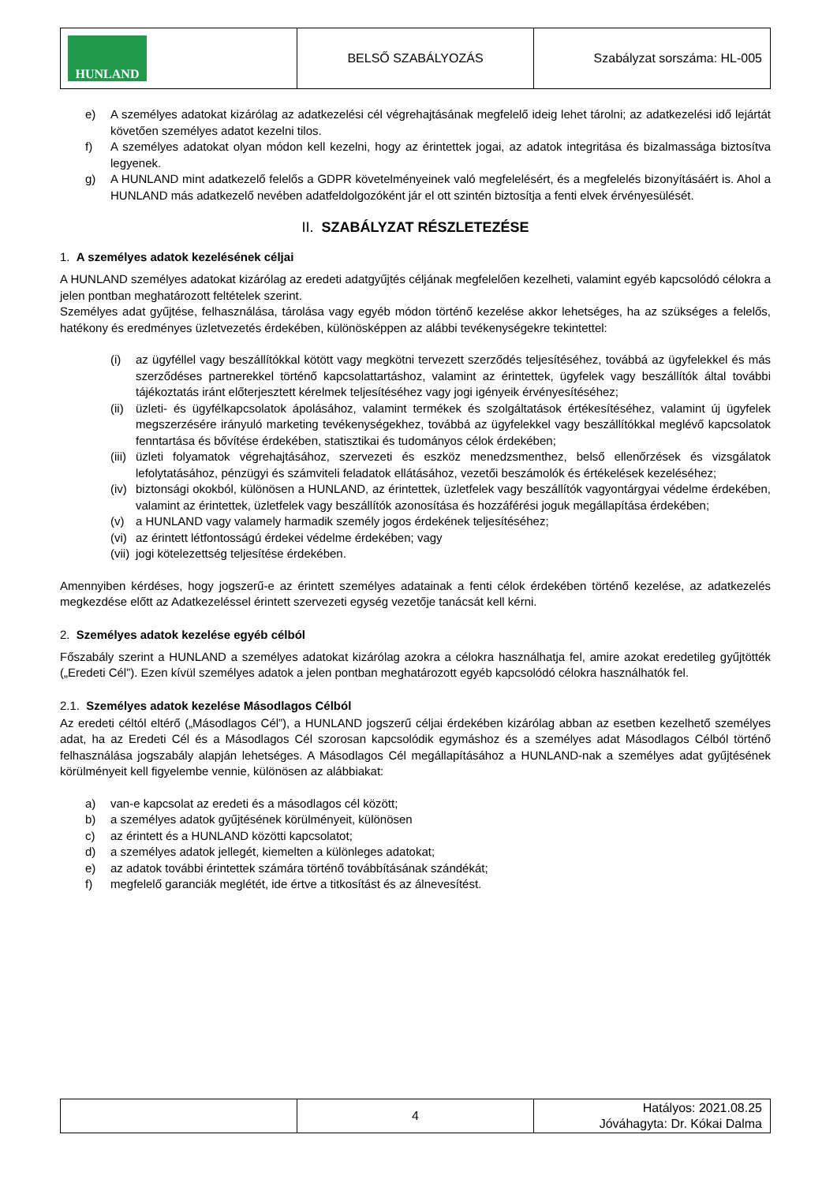| HUNLAND | BELSŐ SZABÁLYOZÁS | Szabályzat sorszáma: HL-005 |
e) A személyes adatokat kizárólag az adatkezelési cél végrehajtásának megfelelő ideig lehet tárolni; az adatkezelési idő lejártát követően személyes adatot kezelni tilos.
f) A személyes adatokat olyan módon kell kezelni, hogy az érintettek jogai, az adatok integritása és bizalmassága biztosítva legyenek.
g) A HUNLAND mint adatkezelő felelős a GDPR követelményeinek való megfelelésért, és a megfelelés bizonyításáért is. Ahol a HUNLAND más adatkezelő nevében adatfeldolgozóként jár el ott szintén biztosítja a fenti elvek érvényesülését.
II. SZABÁLYZAT RÉSZLETEZÉSE
1. A személyes adatok kezelésének céljai
A HUNLAND személyes adatokat kizárólag az eredeti adatgyűjtés céljának megfelelően kezelheti, valamint egyéb kapcsolódó célokra a jelen pontban meghatározott feltételek szerint.
Személyes adat gyűjtése, felhasználása, tárolása vagy egyéb módon történő kezelése akkor lehetséges, ha az szükséges a felelős, hatékony és eredményes üzletvezetés érdekében, különösképpen az alábbi tevékenységekre tekintettel:
(i) az ügyféllel vagy beszállítókkal kötött vagy megkötni tervezett szerződés teljesítéséhez, továbbá az ügyfelekkel és más szerződéses partnerekkel történő kapcsolattartáshoz, valamint az érintettek, ügyfelek vagy beszállítók által további tájékoztatás iránt előterjesztett kérelmek teljesítéséhez vagy jogi igényeik érvényesítéséhez;
(ii) üzleti- és ügyfélkapcsolatok ápolásához, valamint termékek és szolgáltatások értékesítéséhez, valamint új ügyfelek megszerzésére irányuló marketing tevékenységekhez, továbbá az ügyfelekkel vagy beszállítókkal meglévő kapcsolatok fenntartása és bővítése érdekében, statisztikai és tudományos célok érdekében;
(iii) üzleti folyamatok végrehajtásához, szervezeti és eszköz menedzsmenthez, belső ellenőrzések és vizsgálatok lefolytatásához, pénzügyi és számviteli feladatok ellátásához, vezetői beszámolók és értékelések kezeléséhez;
(iv) biztonsági okokból, különösen a HUNLAND, az érintettek, üzletfelek vagy beszállítók vagyontárgyai védelme érdekében, valamint az érintettek, üzletfelek vagy beszállítók azonosítása és hozzáférési joguk megállapítása érdekében;
(v) a HUNLAND vagy valamely harmadik személy jogos érdekének teljesítéséhez;
(vi) az érintett létfontosságú érdekei védelme érdekében; vagy
(vii) jogi kötelezettség teljesítése érdekében.
Amennyiben kérdéses, hogy jogszerű-e az érintett személyes adatainak a fenti célok érdekében történő kezelése, az adatkezelés megkezdése előtt az Adatkezeléssel érintett szervezeti egység vezetője tanácsát kell kérni.
2. Személyes adatok kezelése egyéb célból
Főszabály szerint a HUNLAND a személyes adatokat kizárólag azokra a célokra használhatja fel, amire azokat eredetileg gyűjtötték („Eredeti Cél”). Ezen kívül személyes adatok a jelen pontban meghatározott egyéb kapcsolódó célokra használhatók fel.
2.1. Személyes adatok kezelése Másodlagos Célból
Az eredeti céltól eltérő („Másodlagos Cél”), a HUNLAND jogszerű céljai érdekében kizárólag abban az esetben kezelhető személyes adat, ha az Eredeti Cél és a Másodlagos Cél szorosan kapcsolódik egymáshoz és a személyes adat Másodlagos Célból történő felhasználása jogszabály alapján lehetséges. A Másodlagos Cél megállapításához a HUNLAND-nak a személyes adat gyűjtésének körülményeit kell figyelembe vennie, különösen az alábbiakat:
a) van-e kapcsolat az eredeti és a másodlagos cél között;
b) a személyes adatok gyűjtésének körülményeit, különösen
c) az érintett és a HUNLAND közötti kapcsolatot;
d) a személyes adatok jellegét, kiemelten a különleges adatokat;
e) az adatok további érintettek számára történő továbbításának szándékát;
f) megfelelő garanciák meglétét, ide értve a titkosítást és az álnevesítést.
| | 4 | Hatályos: 2021.08.25 Jóváhagyta: Dr. Kókai Dalma |